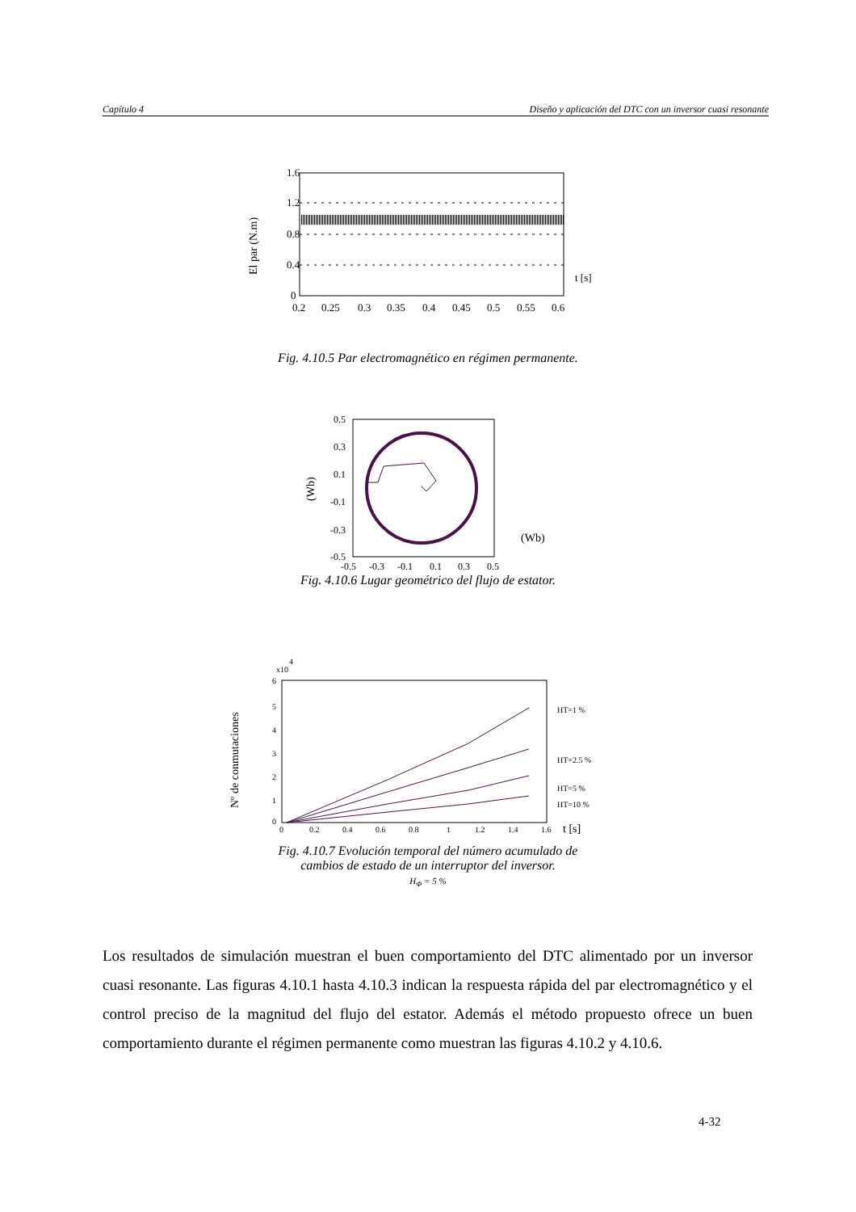Capítulo 4 Diseño y aplicación del DTC con un inversor cuasi resonante
1.6
1.2
0.8
0.4
0
0.2
0.25
0.3
0.35
0.4
0.45
0.5
0.55
0.6
t [s]
El par (N.m)
Fig. 4.10.5 Par electromagnético en régimen permanente.
0.5
0.3
0.1
-0.1
-0.3
-0.5
-0.5
-0.3
-0.1
0.1
0.3
0.5
(Wb)
(Wb)
Fig. 4.10.6 Lugar geométrico del flujo de estator.
6
5
4
3
2
1
0
0
0.2
0.4
0.6
0.8
1
1.2
1.4
1.6
x10
4
HT=1 %
HT=2.5 %
HT=5 %
HT=10 %
t [s]
Nº de conmutaciones
Fig. 4.10.7 Evolución temporal del número acumulado de
cambios de estado de un interruptor del inversor.
H<sub>Φ</sub> = 5 %
Los resultados de simulación muestran el buen comportamiento del DTC alimentado por un inversor cuasi resonante. Las figuras 4.10.1 hasta 4.10.3 indican la respuesta rápida del par electromagnético y el control preciso de la magnitud del flujo del estator. Además el método propuesto ofrece un buen comportamiento durante el régimen permanente como muestran las figuras 4.10.2 y 4.10.6.
4-32